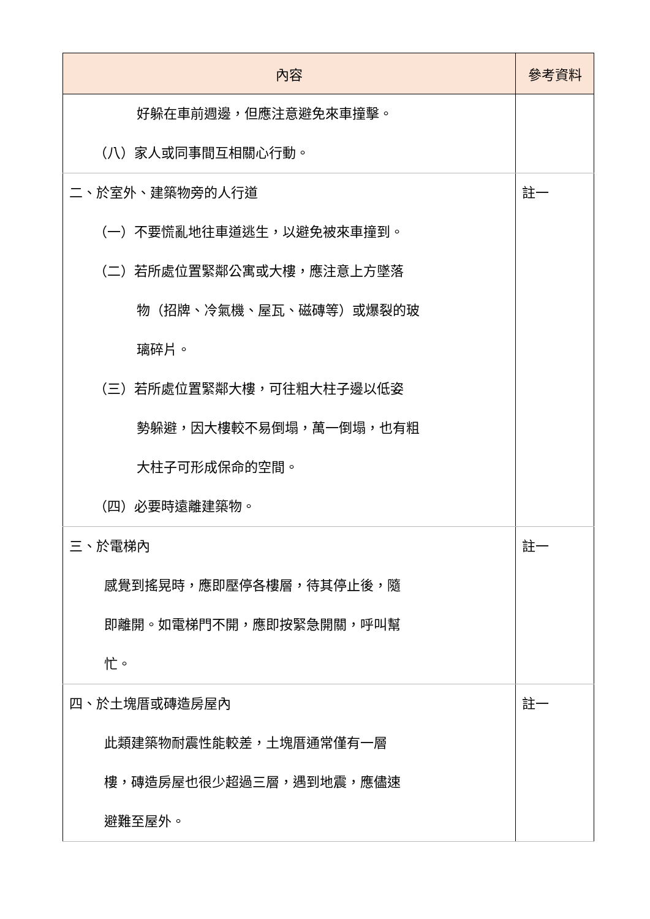| 內容 | 參考資料 |
| --- | --- |
| 好躲在車前週邊，但應注意避免來車撞擊。 （八）家人或同事間互相關心行動。 | |
| 二、於室外、建築物旁的人行道 （一）不要慌亂地往車道逃生，以避免被來車撞到。 （二）若所處位置緊鄰公寓或大樓，應注意上方墜落 物（招牌、冷氣機、屋瓦、磁磚等）或爆裂的玻 璃碎片。 （三）若所處位置緊鄰大樓，可往粗大柱子邊以低姿 勢躲避，因大樓較不易倒塌，萬一倒塌，也有粗 大柱子可形成保命的空間。 （四）必要時遠離建築物。 | 註一 |
| 三、於電梯內 感覺到搖晃時，應即壓停各樓層，待其停止後，隨 即離開。如電梯門不開，應即按緊急開關，呼叫幫 忙。 | 註一 |
| 四、於土塊厝或磚造房屋內 此類建築物耐震性能較差，土塊厝通常僅有一層 樓，磚造房屋也很少超過三層，遇到地震，應儘速 避難至屋外。 | 註一 |